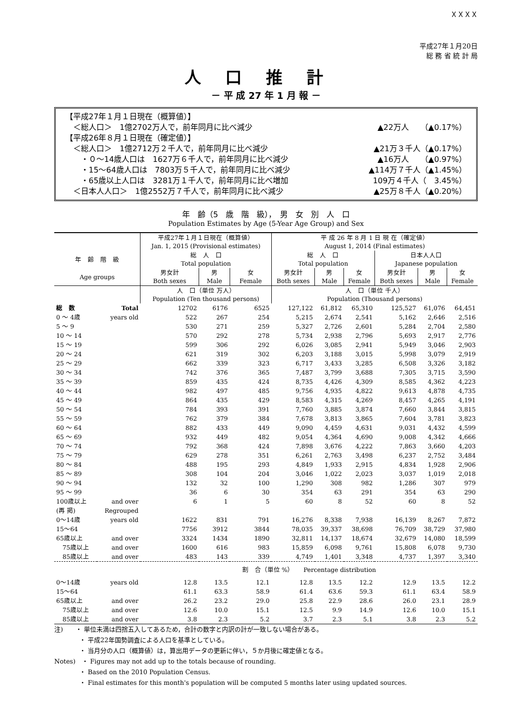ＸＸＸＸ
平成27年１月20日
総 務 省 統 計 局
人口推計
－ 平 成 27 年 1 月 報 －
【平成27年１月１日現在（概算値）】
　＜総人口＞　1億2702万人で，前年同月に比べ減少 ▲22万人　　（▲0.17%）
【平成26年８月１日現在（確定値）】
　＜総人口＞　1億2712万２千人で，前年同月に比べ減少 ▲21万３千人（▲0.17%）
　　・０～14歳人口は　1627万６千人で，前年同月に比べ減少 ▲16万人　　（▲0.97%）
　　・15～64歳人口は　7803万５千人で，前年同月に比べ減少 ▲114万７千人（▲1.45%）
　　・65歳以上人口は　3281万１千人で，前年同月に比べ増加 109万４千人（　3.45%）
　＜日本人人口＞　1億2552万７千人で，前年同月に比べ減少 ▲25万８千人（▲0.20%）
年　齢（5　歳　階　級），　男　女　別　人　口
Population Estimates by Age (5-Year Age Group) and Sex
| | | 平成27年１月１日現在（概算値） Jan. 1, 2015 (Provisional estimates) | | | 平 成 26 年 8 月 1 日 現 在（確定値） August 1, 2014 (Final estimates) | | | | | |
| --- | --- | --- | --- | --- | --- | --- | --- | --- | --- | --- |
| 年 齢 階 級 | | 総 人 口 Total population | | | 総 人 口 Total population | | | 日本人人口 Japanese population | | |
| Age groups | | 男女計 Both sexes | 男 Male | 女 Female | 男女計 Both sexes | 男 Male | 女 Female | 男女計 Both sexes | 男 Male | 女 Female |
| | | 人 口（単位 万人） Population (Ten thousand persons) | | | 人 口（単位 千人） Population (Thousand persons) | | | | | |
| 総 数 | Total | 12702 | 6176 | 6525 | 127,122 | 61,812 | 65,310 | 125,527 | 61,076 | 64,451 |
| 0 ～ 4歳 | years old | 522 | 267 | 254 | 5,215 | 2,674 | 2,541 | 5,162 | 2,646 | 2,516 |
| 5 ～ 9 | | 530 | 271 | 259 | 5,327 | 2,726 | 2,601 | 5,284 | 2,704 | 2,580 |
| 10 ～ 14 | | 570 | 292 | 278 | 5,734 | 2,938 | 2,796 | 5,693 | 2,917 | 2,776 |
| 15 ～ 19 | | 599 | 306 | 292 | 6,026 | 3,085 | 2,941 | 5,949 | 3,046 | 2,903 |
| 20 ～ 24 | | 621 | 319 | 302 | 6,203 | 3,188 | 3,015 | 5,998 | 3,079 | 2,919 |
| 25 ～ 29 | | 662 | 339 | 323 | 6,717 | 3,433 | 3,285 | 6,508 | 3,326 | 3,182 |
| 30 ～ 34 | | 742 | 376 | 365 | 7,487 | 3,799 | 3,688 | 7,305 | 3,715 | 3,590 |
| 35 ～ 39 | | 859 | 435 | 424 | 8,735 | 4,426 | 4,309 | 8,585 | 4,362 | 4,223 |
| 40 ～ 44 | | 982 | 497 | 485 | 9,756 | 4,935 | 4,822 | 9,613 | 4,878 | 4,735 |
| 45 ～ 49 | | 864 | 435 | 429 | 8,583 | 4,315 | 4,269 | 8,457 | 4,265 | 4,191 |
| 50 ～ 54 | | 784 | 393 | 391 | 7,760 | 3,885 | 3,874 | 7,660 | 3,844 | 3,815 |
| 55 ～ 59 | | 762 | 379 | 384 | 7,678 | 3,813 | 3,865 | 7,604 | 3,781 | 3,823 |
| 60 ～ 64 | | 882 | 433 | 449 | 9,090 | 4,459 | 4,631 | 9,031 | 4,432 | 4,599 |
| 65 ～ 69 | | 932 | 449 | 482 | 9,054 | 4,364 | 4,690 | 9,008 | 4,342 | 4,666 |
| 70 ～ 74 | | 792 | 368 | 424 | 7,898 | 3,676 | 4,222 | 7,863 | 3,660 | 4,203 |
| 75 ～ 79 | | 629 | 278 | 351 | 6,261 | 2,763 | 3,498 | 6,237 | 2,752 | 3,484 |
| 80 ～ 84 | | 488 | 195 | 293 | 4,849 | 1,933 | 2,915 | 4,834 | 1,928 | 2,906 |
| 85 ～ 89 | | 308 | 104 | 204 | 3,046 | 1,022 | 2,023 | 3,037 | 1,019 | 2,018 |
| 90 ～ 94 | | 132 | 32 | 100 | 1,290 | 308 | 982 | 1,286 | 307 | 979 |
| 95 ～ 99 | | 36 | 6 | 30 | 354 | 63 | 291 | 354 | 63 | 290 |
| 100歳以上 | and over | 6 | 1 | 5 | 60 | 8 | 52 | 60 | 8 | 52 |
| (再 掲) | Regrouped | | | | | | | | | |
| 0～14歳 | years old | 1622 | 831 | 791 | 16,276 | 8,338 | 7,938 | 16,139 | 8,267 | 7,872 |
| 15～64 | | 7756 | 3912 | 3844 | 78,035 | 39,337 | 38,698 | 76,709 | 38,729 | 37,980 |
| 65歳以上 | and over | 3324 | 1434 | 1890 | 32,811 | 14,137 | 18,674 | 32,679 | 14,080 | 18,599 |
| 75歳以上 | and over | 1600 | 616 | 983 | 15,859 | 6,098 | 9,761 | 15,808 | 6,078 | 9,730 |
| 85歳以上 | and over | 483 | 143 | 339 | 4,749 | 1,401 | 3,348 | 4,737 | 1,397 | 3,340 |
| | | 割 合（単位 %） Percentage distribution | | | | | | | | |
| 0～14歳 | years old | 12.8 | 13.5 | 12.1 | 12.8 | 13.5 | 12.2 | 12.9 | 13.5 | 12.2 |
| 15～64 | | 61.1 | 63.3 | 58.9 | 61.4 | 63.6 | 59.3 | 61.1 | 63.4 | 58.9 |
| 65歳以上 | and over | 26.2 | 23.2 | 29.0 | 25.8 | 22.9 | 28.6 | 26.0 | 23.1 | 28.9 |
| 75歳以上 | and over | 12.6 | 10.0 | 15.1 | 12.5 | 9.9 | 14.9 | 12.6 | 10.0 | 15.1 |
| 85歳以上 | and over | 3.8 | 2.3 | 5.2 | 3.7 | 2.3 | 5.1 | 3.8 | 2.3 | 5.2 |
注)　　・ 単位未満は四捨五入してあるため，合計の数字と内訳の計が一致しない場合がある。
　　　　・ 平成22年国勢調査による人口を基準としている。
　　　　・ 当月分の人口（概算値）は，算出用データの更新に伴い，５か月後に確定値となる。
Notes)　・ Figures may not add up to the totals because of rounding.
　　　　・ Based on the 2010 Population Census.
　　　　・ Final estimates for this month's population will be computed 5 months later using updated sources.